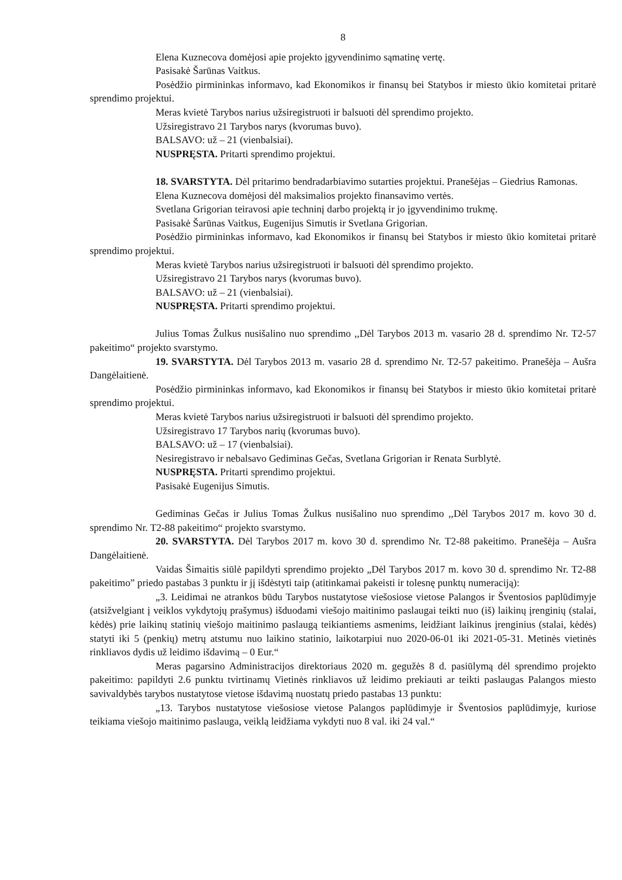8
Elena Kuznecova domėjosi apie projekto įgyvendinimo sąmatinę vertę.
Pasisakė Šarūnas Vaitkus.
Posėdžio pirmininkas informavo, kad Ekonomikos ir finansų bei Statybos ir miesto ūkio komitetai pritarė sprendimo projektui.
Meras kvietė Tarybos narius užsiregistruoti ir balsuoti dėl sprendimo projekto.
Užsiregistravo 21 Tarybos narys (kvorumas buvo).
BALSAVO: už – 21 (vienbalsiai).
NUSPRĘSTA. Pritarti sprendimo projektui.
18. SVARSTYTA. Dėl pritarimo bendradarbiavimo sutarties projektui. Pranešėjas – Giedrius Ramonas.
Elena Kuznecova domėjosi dėl maksimalios projekto finansavimo vertės.
Svetlana Grigorian teiravosi apie techninį darbo projektą ir jo įgyvendinimo trukmę.
Pasisakė Šarūnas Vaitkus, Eugenijus Simutis ir Svetlana Grigorian.
Posėdžio pirmininkas informavo, kad Ekonomikos ir finansų bei Statybos ir miesto ūkio komitetai pritarė sprendimo projektui.
Meras kvietė Tarybos narius užsiregistruoti ir balsuoti dėl sprendimo projekto.
Užsiregistravo 21 Tarybos narys (kvorumas buvo).
BALSAVO: už – 21 (vienbalsiai).
NUSPRĘSTA. Pritarti sprendimo projektui.
Julius Tomas Žulkus nusišalino nuo sprendimo ,,Dėl Tarybos 2013 m. vasario 28 d. sprendimo Nr. T2-57 pakeitimo“ projekto svarstymo.
19. SVARSTYTA. Dėl Tarybos 2013 m. vasario 28 d. sprendimo Nr. T2-57 pakeitimo. Pranešėja – Aušra Dangėlaitienė.
Posėdžio pirmininkas informavo, kad Ekonomikos ir finansų bei Statybos ir miesto ūkio komitetai pritarė sprendimo projektui.
Meras kvietė Tarybos narius užsiregistruoti ir balsuoti dėl sprendimo projekto.
Užsiregistravo 17 Tarybos narių (kvorumas buvo).
BALSAVO: už – 17 (vienbalsiai).
Nesiregistravo ir nebalsavo Gediminas Gečas, Svetlana Grigorian ir Renata Surblytė.
NUSPRĘSTA. Pritarti sprendimo projektui.
Pasisakė Eugenijus Simutis.
Gediminas Gečas ir Julius Tomas Žulkus nusišalino nuo sprendimo ,,Dėl Tarybos 2017 m. kovo 30 d. sprendimo Nr. T2-88 pakeitimo“ projekto svarstymo.
20. SVARSTYTA. Dėl Tarybos 2017 m. kovo 30 d. sprendimo Nr. T2-88 pakeitimo. Pranešėja – Aušra Dangėlaitienė.
Vaidas Šimaitis siūlė papildyti sprendimo projekto „Dėl Tarybos 2017 m. kovo 30 d. sprendimo Nr. T2-88 pakeitimo” priedo pastabas 3 punktu ir jį išdėstyti taip (atitinkamai pakeisti ir tolesnę punktų numeraciją):
„3. Leidimai ne atrankos būdu Tarybos nustatytose viešosiose vietose Palangos ir Šventosios paplūdimyje (atsižvelgiant į veiklos vykdytojų prašymus) išduodami viešojo maitinimo paslaugai teikti nuo (iš) laikinų įrenginių (stalai, kėdės) prie laikinų statinių viešojo maitinimo paslaugą teikiantiems asmenims, leidžiant laikinus įrenginius (stalai, kėdės) statyti iki 5 (penkių) metrų atstumu nuo laikino statinio, laikotarpiui nuo 2020-06-01 iki 2021-05-31. Metinės vietinės rinkliavos dydis už leidimo išdavimą – 0 Eur.“
Meras pagarsino Administracijos direktoriaus 2020 m. gegužės 8 d. pasiūlymą dėl sprendimo projekto pakeitimo: papildyti 2.6 punktu tvirtinamų Vietinės rinkliavos už leidimo prekiauti ar teikti paslaugas Palangos miesto savivaldybės tarybos nustatytose vietose išdavimą nuostatų priedo pastabas 13 punktu:
„13. Tarybos nustatytose viešosiose vietose Palangos paplūdimyje ir Šventosios paplūdimyje, kuriose teikiama viešojo maitinimo paslauga, veiklą leidžiama vykdyti nuo 8 val. iki 24 val.“